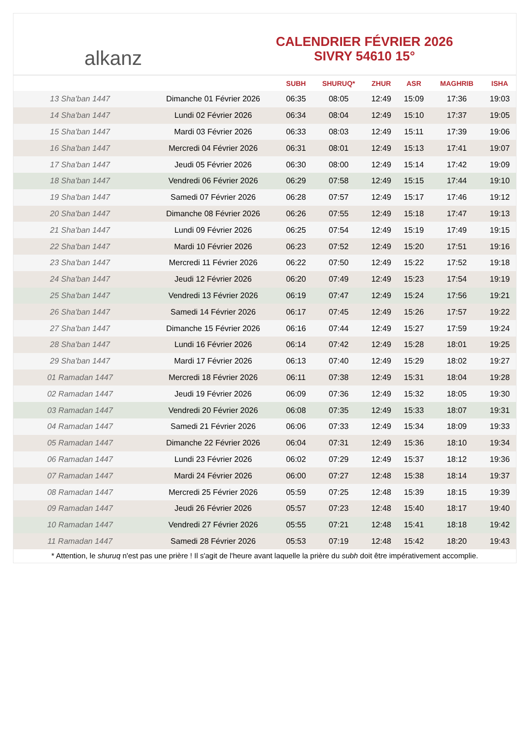alkanz
CALENDRIER FÉVRIER 2026
SIVRY 54610 15°
| | | SUBH | SHURUQ* | ZHUR | ASR | MAGHRIB | ISHA |
| --- | --- | --- | --- | --- | --- | --- | --- |
| 13 Sha'ban 1447 | Dimanche 01 Février 2026 | 06:35 | 08:05 | 12:49 | 15:09 | 17:36 | 19:03 |
| 14 Sha'ban 1447 | Lundi 02 Février 2026 | 06:34 | 08:04 | 12:49 | 15:10 | 17:37 | 19:05 |
| 15 Sha'ban 1447 | Mardi 03 Février 2026 | 06:33 | 08:03 | 12:49 | 15:11 | 17:39 | 19:06 |
| 16 Sha'ban 1447 | Mercredi 04 Février 2026 | 06:31 | 08:01 | 12:49 | 15:13 | 17:41 | 19:07 |
| 17 Sha'ban 1447 | Jeudi 05 Février 2026 | 06:30 | 08:00 | 12:49 | 15:14 | 17:42 | 19:09 |
| 18 Sha'ban 1447 | Vendredi 06 Février 2026 | 06:29 | 07:58 | 12:49 | 15:15 | 17:44 | 19:10 |
| 19 Sha'ban 1447 | Samedi 07 Février 2026 | 06:28 | 07:57 | 12:49 | 15:17 | 17:46 | 19:12 |
| 20 Sha'ban 1447 | Dimanche 08 Février 2026 | 06:26 | 07:55 | 12:49 | 15:18 | 17:47 | 19:13 |
| 21 Sha'ban 1447 | Lundi 09 Février 2026 | 06:25 | 07:54 | 12:49 | 15:19 | 17:49 | 19:15 |
| 22 Sha'ban 1447 | Mardi 10 Février 2026 | 06:23 | 07:52 | 12:49 | 15:20 | 17:51 | 19:16 |
| 23 Sha'ban 1447 | Mercredi 11 Février 2026 | 06:22 | 07:50 | 12:49 | 15:22 | 17:52 | 19:18 |
| 24 Sha'ban 1447 | Jeudi 12 Février 2026 | 06:20 | 07:49 | 12:49 | 15:23 | 17:54 | 19:19 |
| 25 Sha'ban 1447 | Vendredi 13 Février 2026 | 06:19 | 07:47 | 12:49 | 15:24 | 17:56 | 19:21 |
| 26 Sha'ban 1447 | Samedi 14 Février 2026 | 06:17 | 07:45 | 12:49 | 15:26 | 17:57 | 19:22 |
| 27 Sha'ban 1447 | Dimanche 15 Février 2026 | 06:16 | 07:44 | 12:49 | 15:27 | 17:59 | 19:24 |
| 28 Sha'ban 1447 | Lundi 16 Février 2026 | 06:14 | 07:42 | 12:49 | 15:28 | 18:01 | 19:25 |
| 29 Sha'ban 1447 | Mardi 17 Février 2026 | 06:13 | 07:40 | 12:49 | 15:29 | 18:02 | 19:27 |
| 01 Ramadan 1447 | Mercredi 18 Février 2026 | 06:11 | 07:38 | 12:49 | 15:31 | 18:04 | 19:28 |
| 02 Ramadan 1447 | Jeudi 19 Février 2026 | 06:09 | 07:36 | 12:49 | 15:32 | 18:05 | 19:30 |
| 03 Ramadan 1447 | Vendredi 20 Février 2026 | 06:08 | 07:35 | 12:49 | 15:33 | 18:07 | 19:31 |
| 04 Ramadan 1447 | Samedi 21 Février 2026 | 06:06 | 07:33 | 12:49 | 15:34 | 18:09 | 19:33 |
| 05 Ramadan 1447 | Dimanche 22 Février 2026 | 06:04 | 07:31 | 12:49 | 15:36 | 18:10 | 19:34 |
| 06 Ramadan 1447 | Lundi 23 Février 2026 | 06:02 | 07:29 | 12:49 | 15:37 | 18:12 | 19:36 |
| 07 Ramadan 1447 | Mardi 24 Février 2026 | 06:00 | 07:27 | 12:48 | 15:38 | 18:14 | 19:37 |
| 08 Ramadan 1447 | Mercredi 25 Février 2026 | 05:59 | 07:25 | 12:48 | 15:39 | 18:15 | 19:39 |
| 09 Ramadan 1447 | Jeudi 26 Février 2026 | 05:57 | 07:23 | 12:48 | 15:40 | 18:17 | 19:40 |
| 10 Ramadan 1447 | Vendredi 27 Février 2026 | 05:55 | 07:21 | 12:48 | 15:41 | 18:18 | 19:42 |
| 11 Ramadan 1447 | Samedi 28 Février 2026 | 05:53 | 07:19 | 12:48 | 15:42 | 18:20 | 19:43 |
* Attention, le shuruq n'est pas une prière ! Il s'agit de l'heure avant laquelle la prière du subh doit être impérativement accomplie.